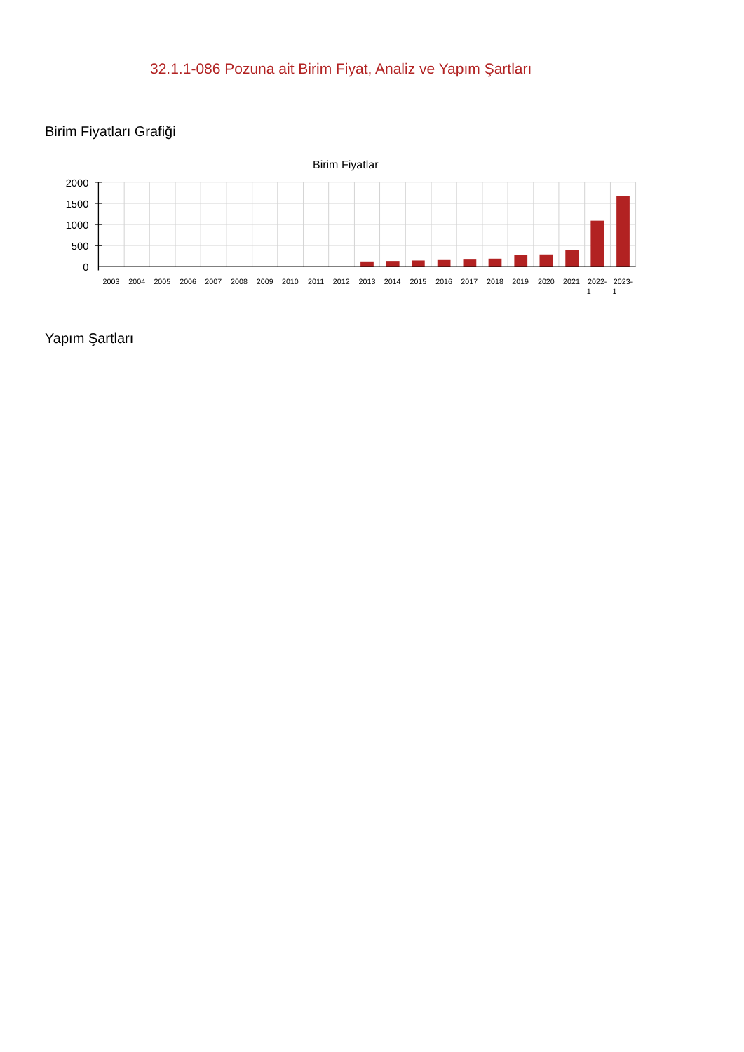32.1.1-086 Pozuna ait Birim Fiyat, Analiz ve Yapım Şartları
Birim Fiyatları Grafiği
Birim Fiyatlar
2000
1500
1000
500
0
2003
2004
2005
2006
2007
2008
2009
2010
2011
2012
2013
2014
2015
2016
2017
2018
2019
2020
2021
2022-
1
2023-
1
Yapım Şartları